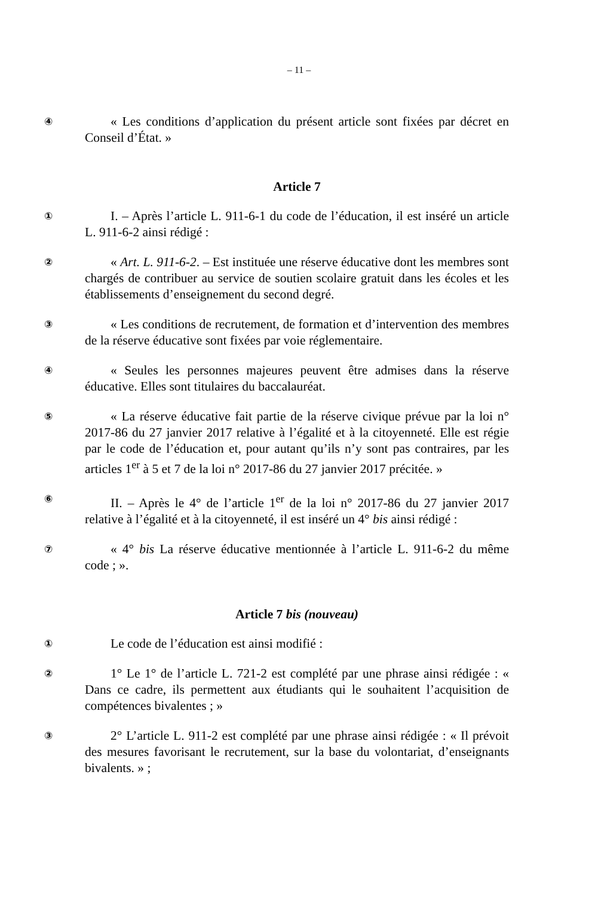– 11 –
④
« Les conditions d’application du présent article sont fixées par décret en Conseil d’État. »
Article 7
①
I. – Après l’article L. 911-6-1 du code de l’éducation, il est inséré un article L. 911-6-2 ainsi rédigé :
②
« Art. L. 911-6-2. – Est instituée une réserve éducative dont les membres sont chargés de contribuer au service de soutien scolaire gratuit dans les écoles et les établissements d’enseignement du second degré.
③
« Les conditions de recrutement, de formation et d’intervention des membres de la réserve éducative sont fixées par voie réglementaire.
④
« Seules les personnes majeures peuvent être admises dans la réserve éducative. Elles sont titulaires du baccalauréat.
⑤
« La réserve éducative fait partie de la réserve civique prévue par la loi n° 2017-86 du 27 janvier 2017 relative à l’égalité et à la citoyenneté. Elle est régie par le code de l’éducation et, pour autant qu’ils n’y sont pas contraires, par les articles 1<sup>er</sup> à 5 et 7 de la loi n° 2017-86 du 27 janvier 2017 précitée. »
⑥
II. – Après le 4° de l’article 1<sup>er</sup> de la loi n° 2017-86 du 27 janvier 2017 relative à l’égalité et à la citoyenneté, il est inséré un 4° bis ainsi rédigé :
⑦
« 4° bis La réserve éducative mentionnée à l’article L. 911-6-2 du même code ; ».
Article 7 bis (nouveau)
①
Le code de l’éducation est ainsi modifié :
②
1° Le 1° de l’article L. 721-2 est complété par une phrase ainsi rédigée : « Dans ce cadre, ils permettent aux étudiants qui le souhaitent l’acquisition de compétences bivalentes ; »
③
2° L’article L. 911-2 est complété par une phrase ainsi rédigée : « Il prévoit des mesures favorisant le recrutement, sur la base du volontariat, d’enseignants bivalents. » ;